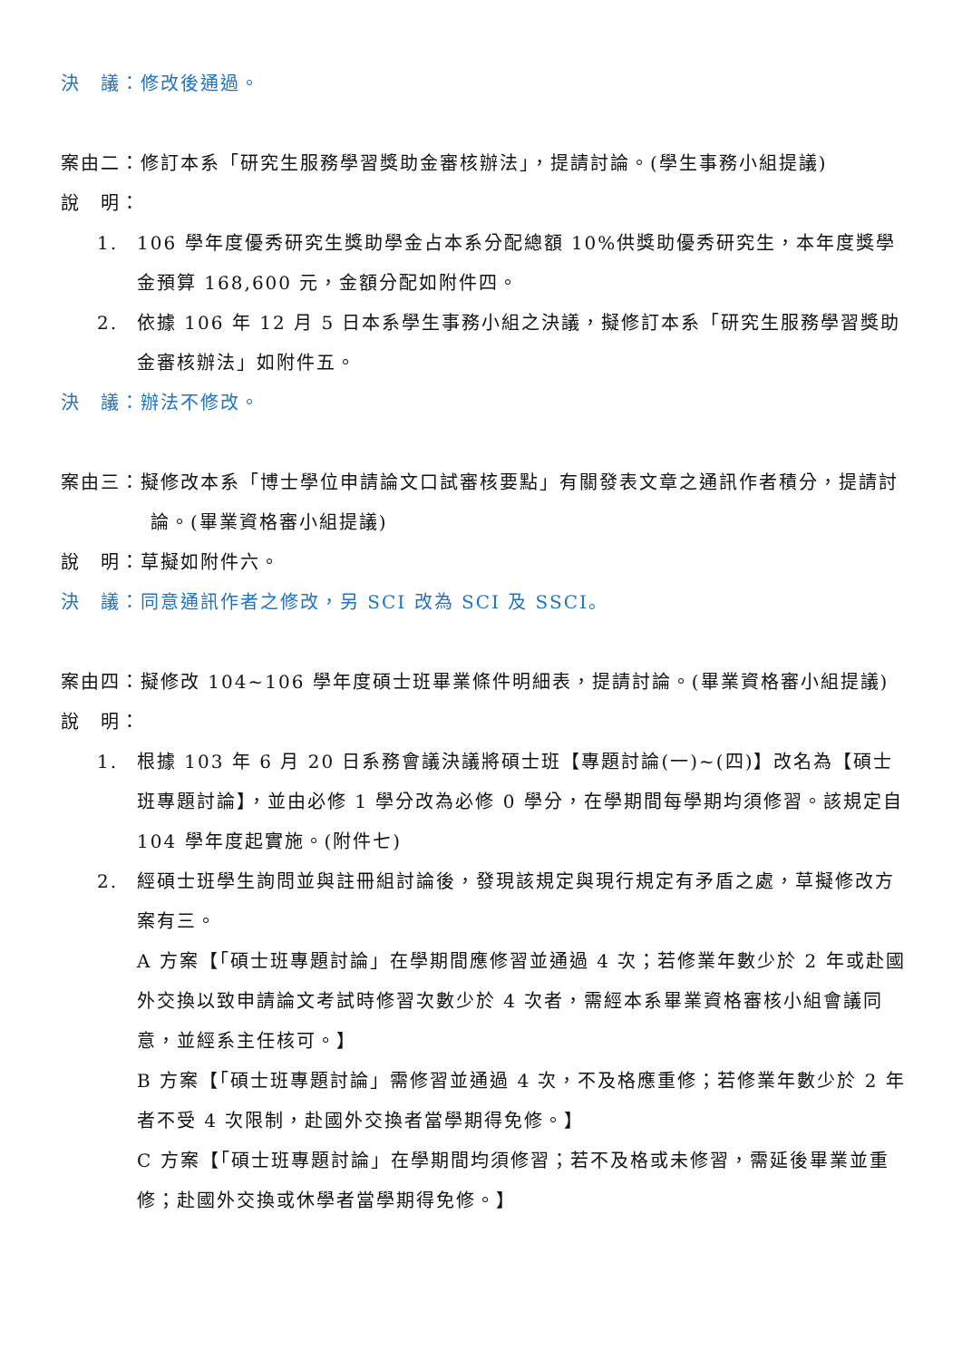決　議：修改後通過。
案由二：修訂本系「研究生服務學習獎助金審核辦法」，提請討論。(學生事務小組提議)
說　明：
1. 106 學年度優秀研究生獎助學金占本系分配總額 10%供獎助優秀研究生，本年度獎學金預算 168,600 元，金額分配如附件四。
2. 依據 106 年 12 月 5 日本系學生事務小組之決議，擬修訂本系「研究生服務學習獎助金審核辦法」如附件五。
決　議：辦法不修改。
案由三：擬修改本系「博士學位申請論文口試審核要點」有關發表文章之通訊作者積分，提請討論。(畢業資格審小組提議)
說　明：草擬如附件六。
決　議：同意通訊作者之修改，另 SCI 改為 SCI 及 SSCI。
案由四：擬修改 104~106 學年度碩士班畢業條件明細表，提請討論。(畢業資格審小組提議)
說　明：
1. 根據 103 年 6 月 20 日系務會議決議將碩士班【專題討論(一)~(四)】改名為【碩士班專題討論】，並由必修 1 學分改為必修 0 學分，在學期間每學期均須修習。該規定自 104 學年度起實施。(附件七)
2. 經碩士班學生詢問並與註冊組討論後，發現該規定與現行規定有矛盾之處，草擬修改方案有三。
A 方案【「碩士班專題討論」在學期間應修習並通過 4 次；若修業年數少於 2 年或赴國外交換以致申請論文考試時修習次數少於 4 次者，需經本系畢業資格審核小組會議同意，並經系主任核可。】
B 方案【「碩士班專題討論」需修習並通過 4 次，不及格應重修；若修業年數少於 2 年者不受 4 次限制，赴國外交換者當學期得免修。】
C 方案【「碩士班專題討論」在學期間均須修習；若不及格或未修習，需延後畢業並重修；赴國外交換或休學者當學期得免修。】